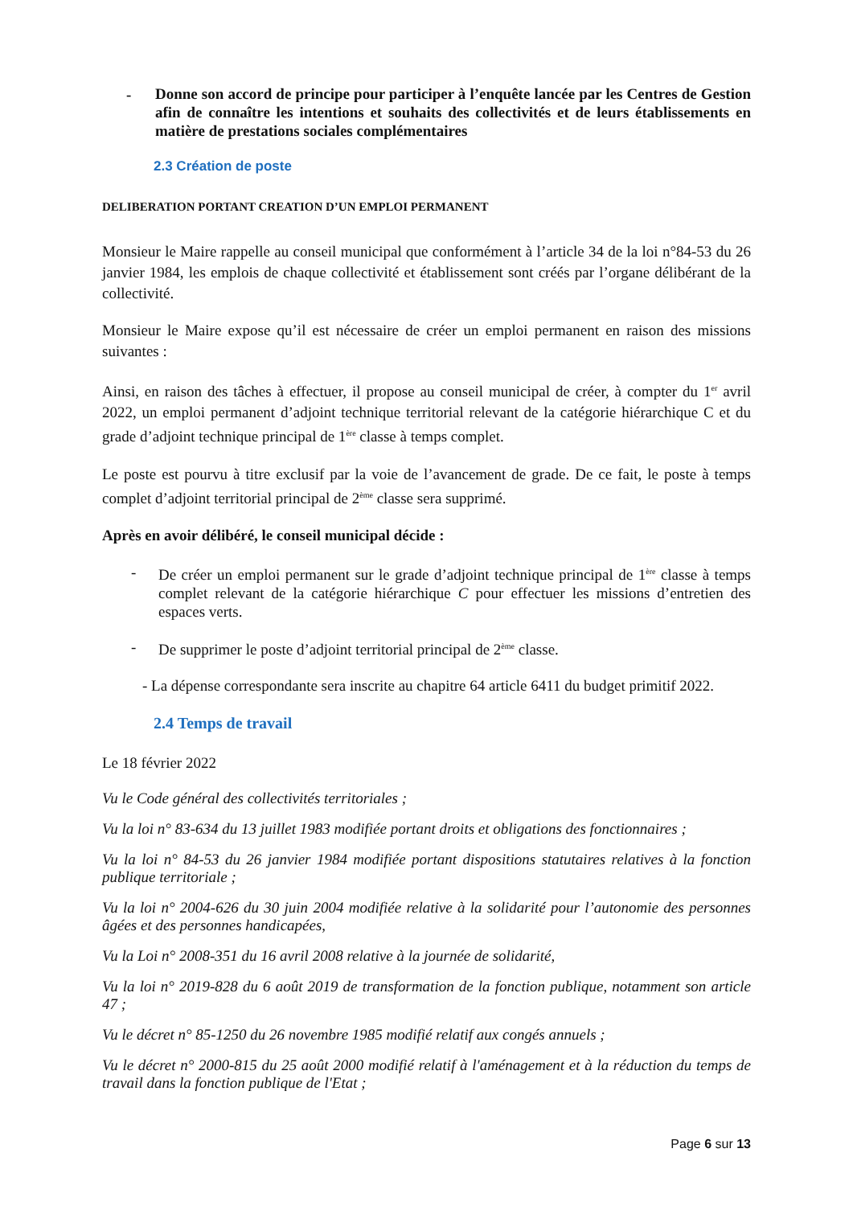- Donne son accord de principe pour participer à l’enquête lancée par les Centres de Gestion afin de connaître les intentions et souhaits des collectivités et de leurs établissements en matière de prestations sociales complémentaires
2.3 Création de poste
DELIBERATION PORTANT CREATION D’UN EMPLOI PERMANENT
Monsieur le Maire rappelle au conseil municipal que conformément à l’article 34 de la loi n°84-53 du 26 janvier 1984, les emplois de chaque collectivité et établissement sont créés par l’organe délibérant de la collectivité.
Monsieur le Maire expose qu’il est nécessaire de créer un emploi permanent en raison des missions suivantes :
Ainsi, en raison des tâches à effectuer, il propose au conseil municipal de créer, à compter du 1<sup>er</sup> avril 2022, un emploi permanent d’adjoint technique territorial relevant de la catégorie hiérarchique C et du grade d’adjoint technique principal de 1<sup>ère</sup> classe à temps complet.
Le poste est pourvu à titre exclusif par la voie de l’avancement de grade. De ce fait, le poste à temps complet d’adjoint territorial principal de 2<sup>ème</sup> classe sera supprimé.
Après en avoir délibéré, le conseil municipal décide :
- De créer un emploi permanent sur le grade d’adjoint technique principal de 1<sup>ère</sup> classe à temps complet relevant de la catégorie hiérarchique C pour effectuer les missions d’entretien des espaces verts.
- De supprimer le poste d’adjoint territorial principal de 2<sup>ème</sup> classe.
- La dépense correspondante sera inscrite au chapitre 64 article 6411 du budget primitif 2022.
2.4 Temps de travail
Le 18 février 2022
Vu le Code général des collectivités territoriales ;
Vu la loi n° 83-634 du 13 juillet 1983 modifiée portant droits et obligations des fonctionnaires ;
Vu la loi n° 84-53 du 26 janvier 1984 modifiée portant dispositions statutaires relatives à la fonction publique territoriale ;
Vu la loi n° 2004-626 du 30 juin 2004 modifiée relative à la solidarité pour l’autonomie des personnes âgées et des personnes handicapées,
Vu la Loi n° 2008-351 du 16 avril 2008 relative à la journée de solidarité,
Vu la loi n° 2019-828 du 6 août 2019 de transformation de la fonction publique, notamment son article 47 ;
Vu le décret n° 85-1250 du 26 novembre 1985 modifié relatif aux congés annuels ;
Vu le décret n° 2000-815 du 25 août 2000 modifié relatif à l'aménagement et à la réduction du temps de travail dans la fonction publique de l'Etat ;
Page 6 sur 13